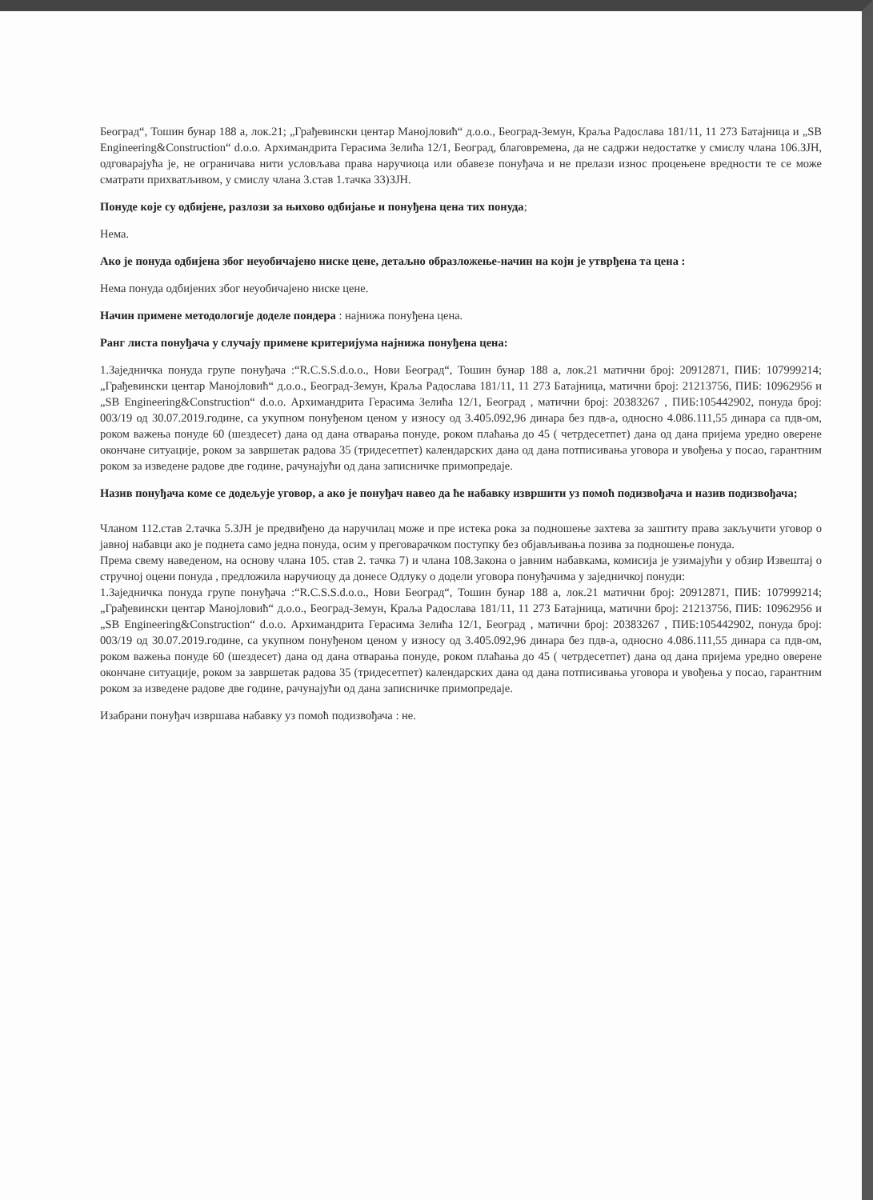Београд“, Тошин бунар 188 а, лок.21; „Грађевински центар Манојловић“ д.о.о., Београд-Земун, Краља Радослава 181/11, 11 273 Батајница и „SB Engineering&Construction“ d.o.o. Архимандрита Герасима Зелића 12/1, Београд, благовремена, да не садржи недостатке у смислу члана 106.ЗЈН, одговарајућа је, не ограничава нити условљава права наручиоца или обавезе понуђача и не прелази износ процењене вредности те се може сматрати прихватљивом, у смислу члана 3.став 1.тачка 33)ЗЈН.
Понуде које су одбијене, разлози за њихово одбијање и понуђена цена тих понуда;
Нема.
Ако је понуда одбијена због неуобичајено ниске цене, детаљно образложење-начин на који је утврђена та цена :
Нема понуда одбијених због неуобичајено ниске цене.
Начин примене методологије доделе пондера : најнижа понуђена цена.
Ранг листа понуђача у случају примене критеријума најнижа понуђена цена:
1.Заједничка понуда групе понуђача :“R.C.S.S.d.o.o., Нови Београд“, Тошин бунар 188 а, лок.21 матични број: 20912871, ПИБ: 107999214; „Грађевински центар Манојловић“ д.о.о., Београд-Земун, Краља Радослава 181/11, 11 273 Батајница, матични број: 21213756, ПИБ: 10962956 и „SB Engineering&Construction“ d.o.o. Архимандрита Герасима Зелића 12/1, Београд , матични број: 20383267 , ПИБ:105442902, понуда број: 003/19 од 30.07.2019.године, са укупном понуђеном ценом у износу од 3.405.092,96 динара без пдв-а, односно 4.086.111,55 динара са пдв-ом, роком важења понуде 60 (шездесет) дана од дана отварања понуде, роком плаћања до 45 ( четрдесетпет) дана од дана пријема уредно оверене окончане ситуације, роком за завршетак радова 35 (тридесетпет) календарских дана од дана потписивања уговора и увођења у посао, гарантним роком за изведене радове две године, рачунајући од дана записничке примопредаје.
Назив понуђача коме се додељује уговор, а ако је понуђач навео да ће набавку извршити уз помоћ подизвођача и назив подизвођача;
Чланом 112.став 2.тачка 5.ЗЈН је предвиђено да наручилац може и пре истека рока за подношење захтева за заштиту права закључити уговор о јавној набавци ако је поднета само једна понуда, осим у преговарачком поступку без објављивања позива за подношење понуда.
Према свему наведеном, на основу члана 105. став 2. тачка 7) и члана 108.Закона о јавним набавкама, комисија је узимајући у обзир Извештај о стручној оцени понуда , предложила наручиоцу да донесе Одлуку о додели уговора понуђачима у заједничкој понуди:
1.Заједничка понуда групе понуђача :“R.C.S.S.d.o.o., Нови Београд“, Тошин бунар 188 а, лок.21 матични број: 20912871, ПИБ: 107999214; „Грађевински центар Манојловић“ д.о.о., Београд-Земун, Краља Радослава 181/11, 11 273 Батајница, матични број: 21213756, ПИБ: 10962956 и „SB Engineering&Construction“ d.o.o. Архимандрита Герасима Зелића 12/1, Београд , матични број: 20383267 , ПИБ:105442902, понуда број: 003/19 од 30.07.2019.године, са укупном понуђеном ценом у износу од 3.405.092,96 динара без пдв-а, односно 4.086.111,55 динара са пдв-ом, роком важења понуде 60 (шездесет) дана од дана отварања понуде, роком плаћања до 45 ( четрдесетпет) дана од дана пријема уредно оверене окончане ситуације, роком за завршетак радова 35 (тридесетпет) календарских дана од дана потписивања уговора и увођења у посао, гарантним роком за изведене радове две године, рачунајући од дана записничке примопредаје.
Изабрани понуђач извршава набавку уз помоћ подизвођача : не.